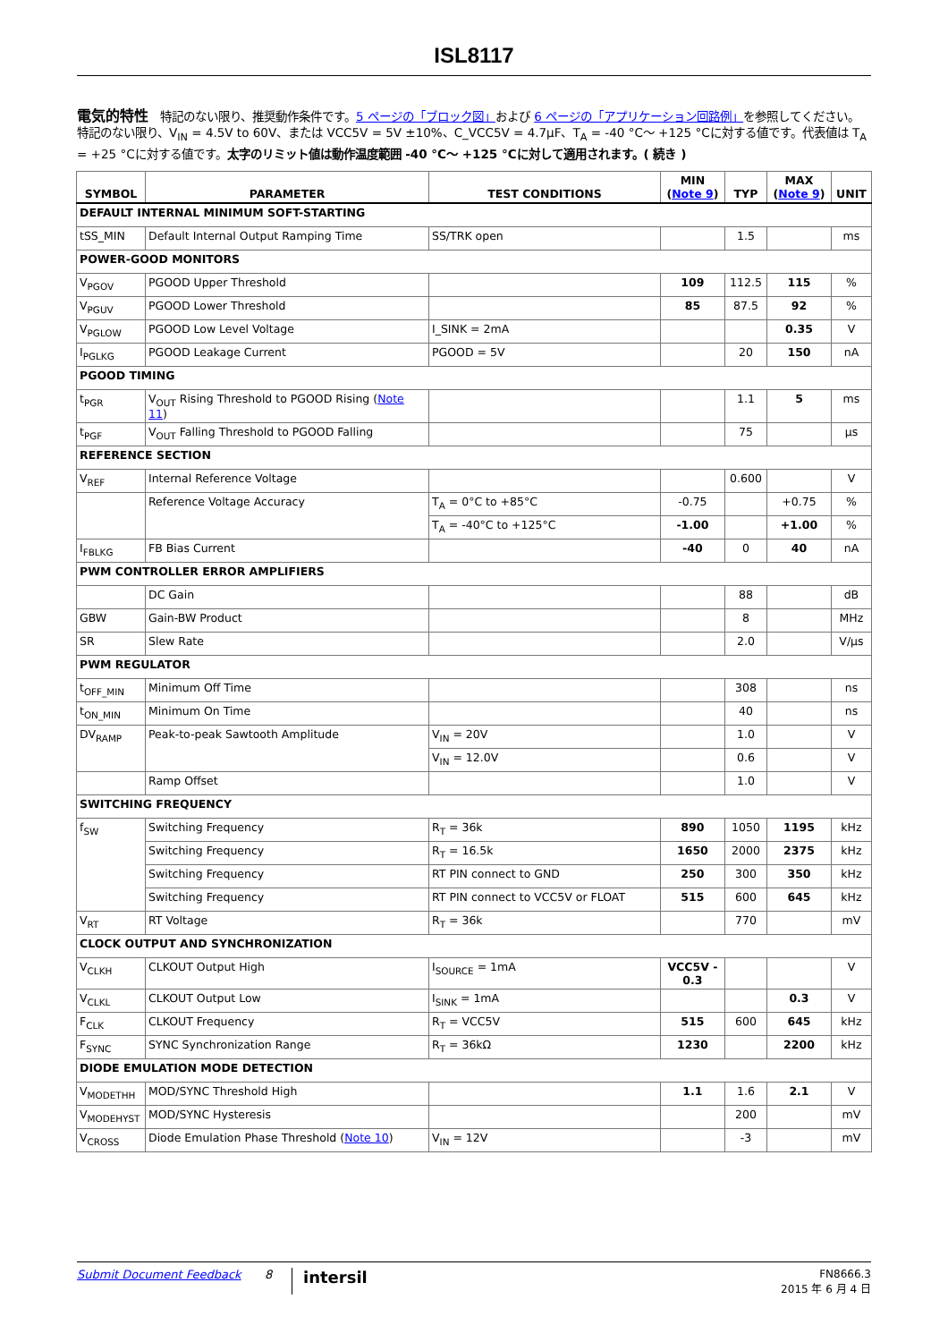ISL8117
電気的特性　特記のない限り、推奨動作条件です。5 ページの「ブロック図」および 6 ページの「アプリケーション回路例」を参照してください。特記のない限り、V<sub>IN</sub> = 4.5V to 60V、または VCC5V = 5V ±10%、C_VCC5V = 4.7µF、T<sub>A</sub> = -40 °C～ +125 °Cに対する値です。代表値は T<sub>A</sub> = +25 °Cに対する値です。太字のリミット値は動作温度範囲 -40 °C～ +125 °Cに対して適用されます。( 続き )
| SYMBOL | PARAMETER | TEST CONDITIONS | MIN ( Note 9 ) | TYP | MAX ( Note 9 ) | UNIT |
| --- | --- | --- | --- | --- | --- | --- |
| DEFAULT INTERNAL MINIMUM SOFT-STARTING | | | | | | |
| tSS_MIN | Default Internal Output Ramping Time | SS/TRK open | | 1.5 | | ms |
| POWER-GOOD MONITORS | | | | | | |
| V<sub>PGOV</sub> | PGOOD Upper Threshold | | 109 | 112.5 | 115 | % |
| V<sub>PGUV</sub> | PGOOD Lower Threshold | | 85 | 87.5 | 92 | % |
| V<sub>PGLOW</sub> | PGOOD Low Level Voltage | I_SINK = 2mA | | | 0.35 | V |
| I<sub>PGLKG</sub> | PGOOD Leakage Current | PGOOD = 5V | | 20 | 150 | nA |
| PGOOD TIMING | | | | | | |
| t<sub>PGR</sub> | V<sub>OUT</sub> Rising Threshold to PGOOD Rising ( Note 11 ) | | | 1.1 | 5 | ms |
| t<sub>PGF</sub> | V<sub>OUT</sub> Falling Threshold to PGOOD Falling | | | 75 | | µs |
| REFERENCE SECTION | | | | | | |
| V<sub>REF</sub> | Internal Reference Voltage | | | 0.600 | | V |
| | Reference Voltage Accuracy | T<sub>A</sub> = 0°C to +85°C | -0.75 | | +0.75 | % |
| | | T<sub>A</sub> = -40°C to +125°C | -1.00 | | +1.00 | % |
| I<sub>FBLKG</sub> | FB Bias Current | | -40 | 0 | 40 | nA |
| PWM CONTROLLER ERROR AMPLIFIERS | | | | | | |
| | DC Gain | | | 88 | | dB |
| GBW | Gain-BW Product | | | 8 | | MHz |
| SR | Slew Rate | | | 2.0 | | V/µs |
| PWM REGULATOR | | | | | | |
| t<sub>OFF_MIN</sub> | Minimum Off Time | | | 308 | | ns |
| t<sub>ON_MIN</sub> | Minimum On Time | | | 40 | | ns |
| DV<sub>RAMP</sub> | Peak-to-peak Sawtooth Amplitude | V<sub>IN</sub> = 20V | | 1.0 | | V |
| | | V<sub>IN</sub> = 12.0V | | 0.6 | | V |
| | Ramp Offset | | | 1.0 | | V |
| SWITCHING FREQUENCY | | | | | | |
| f<sub>SW</sub> | Switching Frequency | R<sub>T</sub> = 36k | 890 | 1050 | 1195 | kHz |
| | Switching Frequency | R<sub>T</sub> = 16.5k | 1650 | 2000 | 2375 | kHz |
| | Switching Frequency | RT PIN connect to GND | 250 | 300 | 350 | kHz |
| | Switching Frequency | RT PIN connect to VCC5V or FLOAT | 515 | 600 | 645 | kHz |
| V<sub>RT</sub> | RT Voltage | R<sub>T</sub> = 36k | | 770 | | mV |
| CLOCK OUTPUT AND SYNCHRONIZATION | | | | | | |
| V<sub>CLKH</sub> | CLKOUT Output High | I<sub>SOURCE</sub> = 1mA | VCC5V - 0.3 | | | V |
| V<sub>CLKL</sub> | CLKOUT Output Low | I<sub>SINK</sub> = 1mA | | | 0.3 | V |
| F<sub>CLK</sub> | CLKOUT Frequency | R<sub>T</sub> = VCC5V | 515 | 600 | 645 | kHz |
| F<sub>SYNC</sub> | SYNC Synchronization Range | R<sub>T</sub> = 36kΩ | 1230 | | 2200 | kHz |
| DIODE EMULATION MODE DETECTION | | | | | | |
| V<sub>MODETHH</sub> | MOD/SYNC Threshold High | | 1.1 | 1.6 | 2.1 | V |
| V<sub>MODEHYST</sub> | MOD/SYNC Hysteresis | | | 200 | | mV |
| V<sub>CROSS</sub> | Diode Emulation Phase Threshold ( Note 10 ) | V<sub>IN</sub> = 12V | | -3 | | mV |
Submit Document Feedback
8
intersil
FN8666.3
2015 年 6 月 4 日